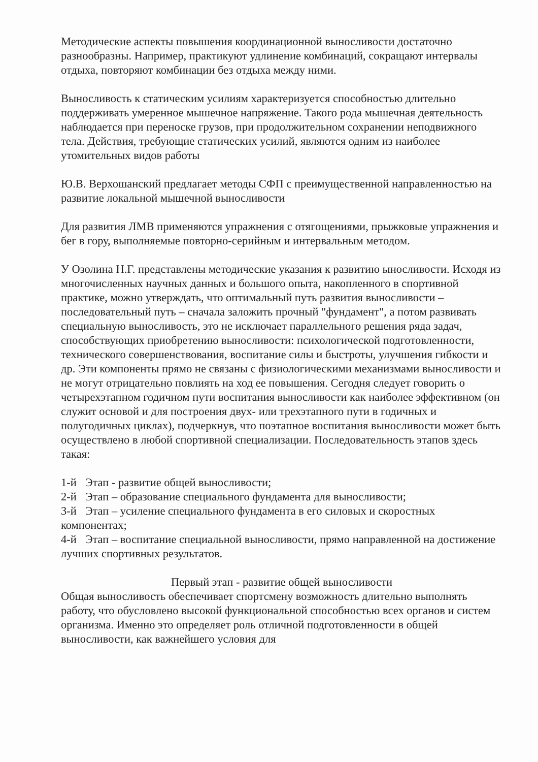Методические аспекты повышения координационной выносливости достаточно разнообразны. Например, практикуют удлинение комбинаций, сокращают интервалы отдыха, повторяют комбинации без отдыха между ними.
Выносливость к статическим усилиям характеризуется способностью длительно поддерживать умеренное мышечное напряжение. Такого рода мышечная деятельность наблюдается при переноске грузов, при продолжительном сохранении неподвижного тела. Действия, требующие статических усилий, являются одним из наиболее утомительных видов работы
Ю.В. Верхошанский предлагает методы СФП с преимущественной направленностью на развитие локальной мышечной выносливости
Для развития ЛМВ применяются упражнения с отягощениями, прыжковые упражнения и бег в гору, выполняемые повторно-серийным и интервальным методом.
У Озолина Н.Г. представлены методические указания к развитию ыносливости. Исходя из многочисленных научных данных и большого опыта, накопленного в спортивной практике, можно утверждать, что оптимальный путь развития выносливости – последовательный путь – сначала заложить прочный "фундамент", а потом развивать специальную выносливость, это не исключает параллельного решения ряда задач, способствующих приобретению выносливости: психологической подготовленности, технического совершенствования, воспитание силы и быстроты, улучшения гибкости и др. Эти компоненты прямо не связаны с физиологическими механизмами выносливости и не могут отрицательно повлиять на ход ее повышения. Сегодня следует говорить о четырехэтапном годичном пути воспитания выносливости как наиболее эффективном (он служит основой и для построения двух- или трехэтапного пути в годичных и полугодичных циклах), подчеркнув, что поэтапное воспитания выносливости может быть осуществлено в любой спортивной специализации. Последовательность этапов здесь такая:
1-й Этап - развитие общей выносливости;
2-й Этап – образование специального фундамента для выносливости;
3-й Этап – усиление специального фундамента в его силовых и скоростных компонентах;
4-й Этап – воспитание специальной выносливости, прямо направленной на достижение лучших спортивных результатов.
Первый этап - развитие общей выносливости
Общая выносливость обеспечивает спортсмену возможность длительно выполнять работу, что обусловлено высокой функциональной способностью всех органов и систем организма. Именно это определяет роль отличной подготовленности в общей выносливости, как важнейшего условия для